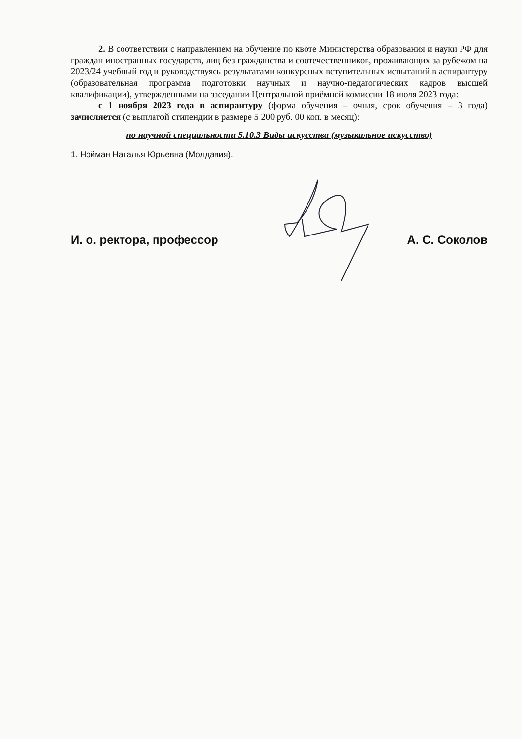2. В соответствии с направлением на обучение по квоте Министерства образования и науки РФ для граждан иностранных государств, лиц без гражданства и соотечественников, проживающих за рубежом на 2023/24 учебный год и руководствуясь результатами конкурсных вступительных испытаний в аспирантуру (образовательная программа подготовки научных и научно-педагогических кадров высшей квалификации), утвержденными на заседании Центральной приёмной комиссии 18 июля 2023 года:
с 1 ноября 2023 года в аспирантуру (форма обучения – очная, срок обучения – 3 года) зачисляется (с выплатой стипендии в размере 5 200 руб. 00 коп. в месяц):
по научной специальности 5.10.3 Виды искусства (музыкальное искусство)
1. Нэйман Наталья Юрьевна (Молдавия).
И. о. ректора, профессор А. С. Соколов